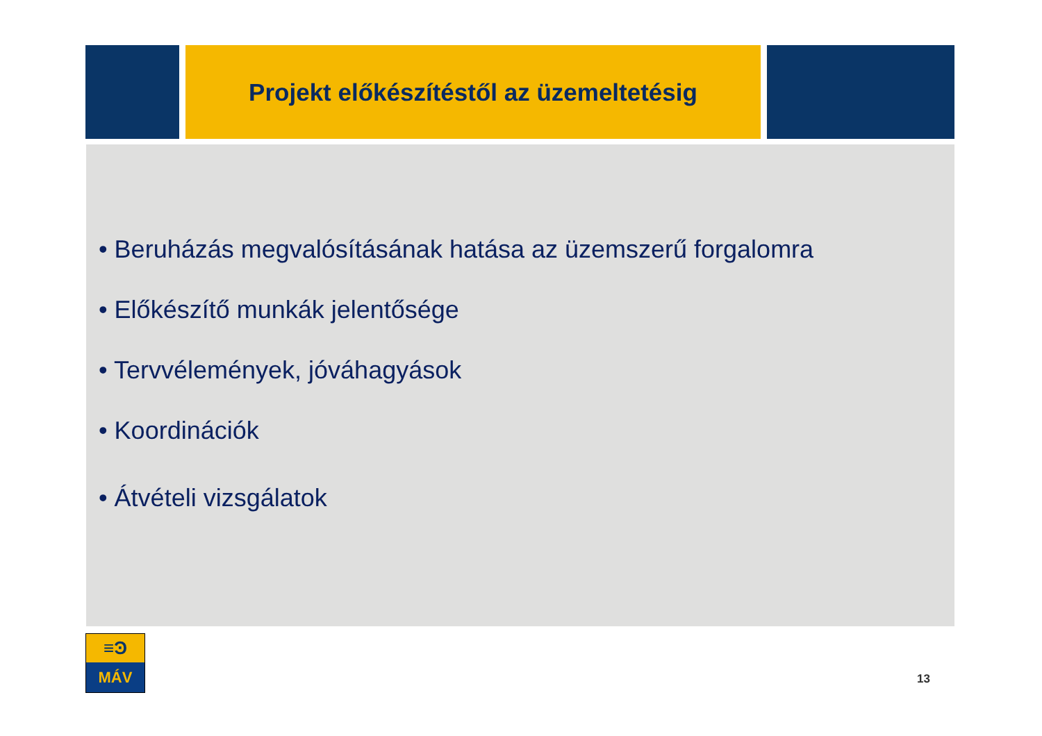Projekt előkészítéstől az üzemeltetésig
• Beruházás megvalósításának hatása az üzemszerű forgalomra
• Előkészítő munkák jelentősége
• Tervvélemények, jóváhagyások
• Koordinációk
• Átvételi vizsgálatok
≡Ͽ
MÁV
13